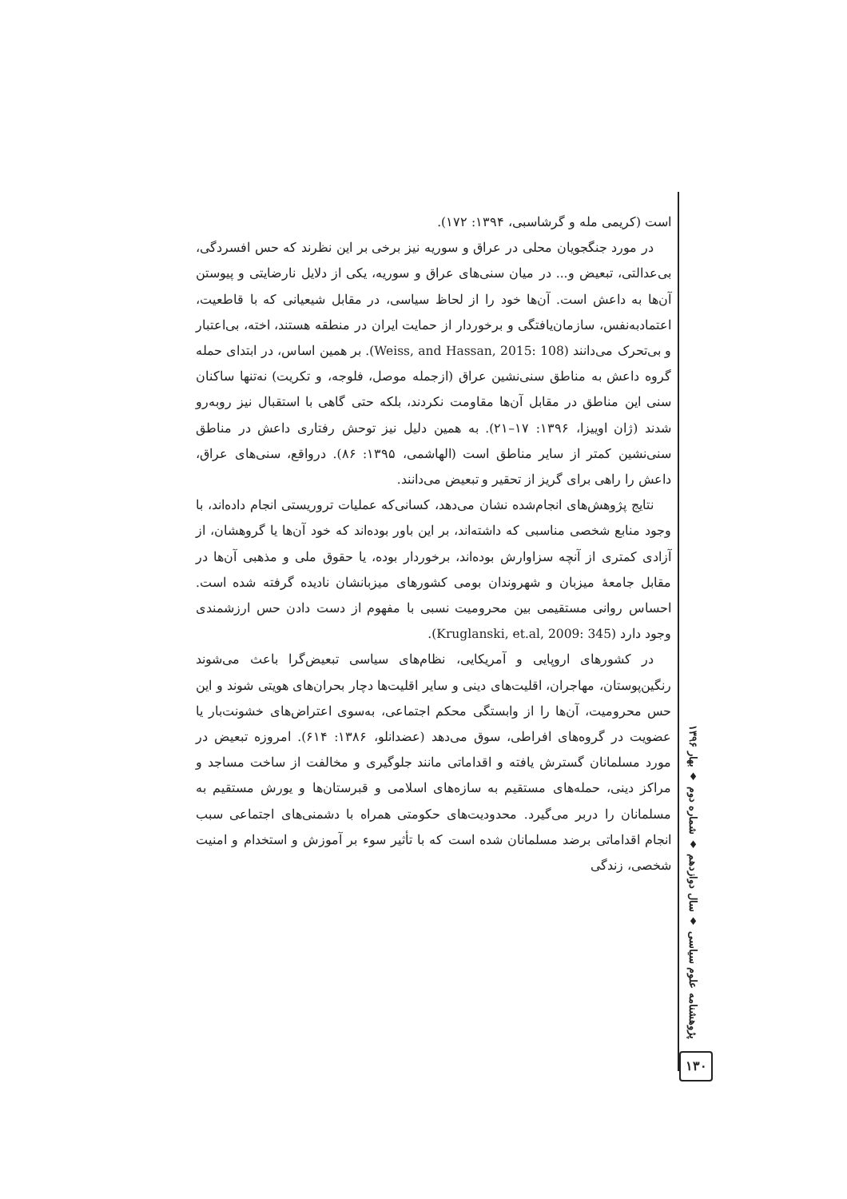است (کریمی مله و گرشاسبی، ۱۳۹۴: ۱۷۲).
در مورد جنگجویان محلی در عراق و سوریه نیز برخی بر این نظرند که حس افسردگی، بی‌عدالتی، تبعیض و... در میان سنی‌های عراق و سوریه، یکی از دلایل نارضایتی و پیوستن آن‌ها به داعش است. آن‌ها خود را از لحاظ سیاسی، در مقابل شیعیانی که با قاطعیت، اعتمادبه‌نفس، سازمان‌یافتگی و برخوردار از حمایت ایران در منطقه هستند، اخته، بی‌اعتبار و بی‌تحرک می‌دانند (Weiss, and Hassan, 2015: 108). بر همین اساس، در ابتدای حمله گروه داعش به مناطق سنی‌نشین عراق (ازجمله موصل، فلوجه، و تکریت) نه‌تنها ساکنان سنی این مناطق در مقابل آن‌ها مقاومت نکردند، بلکه حتی گاهی با استقبال نیز روبه‌رو شدند (ژان اوییزا، ۱۳۹۶: ۱۷–۲۱). به همین دلیل نیز توحش رفتاری داعش در مناطق سنی‌نشین کمتر از سایر مناطق است (الهاشمی، ۱۳۹۵: ۸۶). درواقع، سنی‌های عراق، داعش را راهی برای گریز از تحقیر و تبعیض می‌دانند.
نتایج پژوهش‌های انجام‌شده نشان می‌دهد، کسانی‌که عملیات تروریستی انجام داده‌اند، با وجود منابع شخصی مناسبی که داشته‌اند، بر این باور بوده‌اند که خود آن‌ها یا گروهشان، از آزادی کمتری از آنچه سزاوارش بوده‌اند، برخوردار بوده، یا حقوق ملی و مذهبی آن‌ها در مقابل جامعهٔ میزبان و شهروندان بومی کشورهای میزبانشان نادیده گرفته شده است. احساس روانی مستقیمی بین محرومیت نسبی با مفهوم از دست دادن حس ارزشمندی وجود دارد (Kruglanski, et.al, 2009: 345).
در کشورهای اروپایی و آمریکایی، نظام‌های سیاسی تبعیض‌گرا باعث می‌شوند رنگین‌پوستان، مهاجران، اقلیت‌های دینی و سایر اقلیت‌ها دچار بحران‌های هویتی شوند و این حس محرومیت، آن‌ها را از وابستگی محکم اجتماعی، به‌سوی اعتراض‌های خشونت‌بار یا عضویت در گروه‌های افراطی، سوق می‌دهد (عضدانلو، ۱۳۸۶: ۶۱۴). امروزه تبعیض در مورد مسلمانان گسترش یافته و اقداماتی مانند جلوگیری و مخالفت از ساخت مساجد و مراکز دینی، حمله‌های مستقیم به سازه‌های اسلامی و قبرستان‌ها و یورش مستقیم به مسلمانان را دربر می‌گیرد. محدودیت‌های حکومتی همراه با دشمنی‌های اجتماعی سبب انجام اقداماتی برضد مسلمانان شده است که با تأثیر سوء بر آموزش و استخدام و امنیت شخصی، زندگی
پژوهشنامه علوم سیاسی ♦ سال دوازدهم ♦ شماره دوم ♦ بهار ۱۳۹۶
۱۳۰